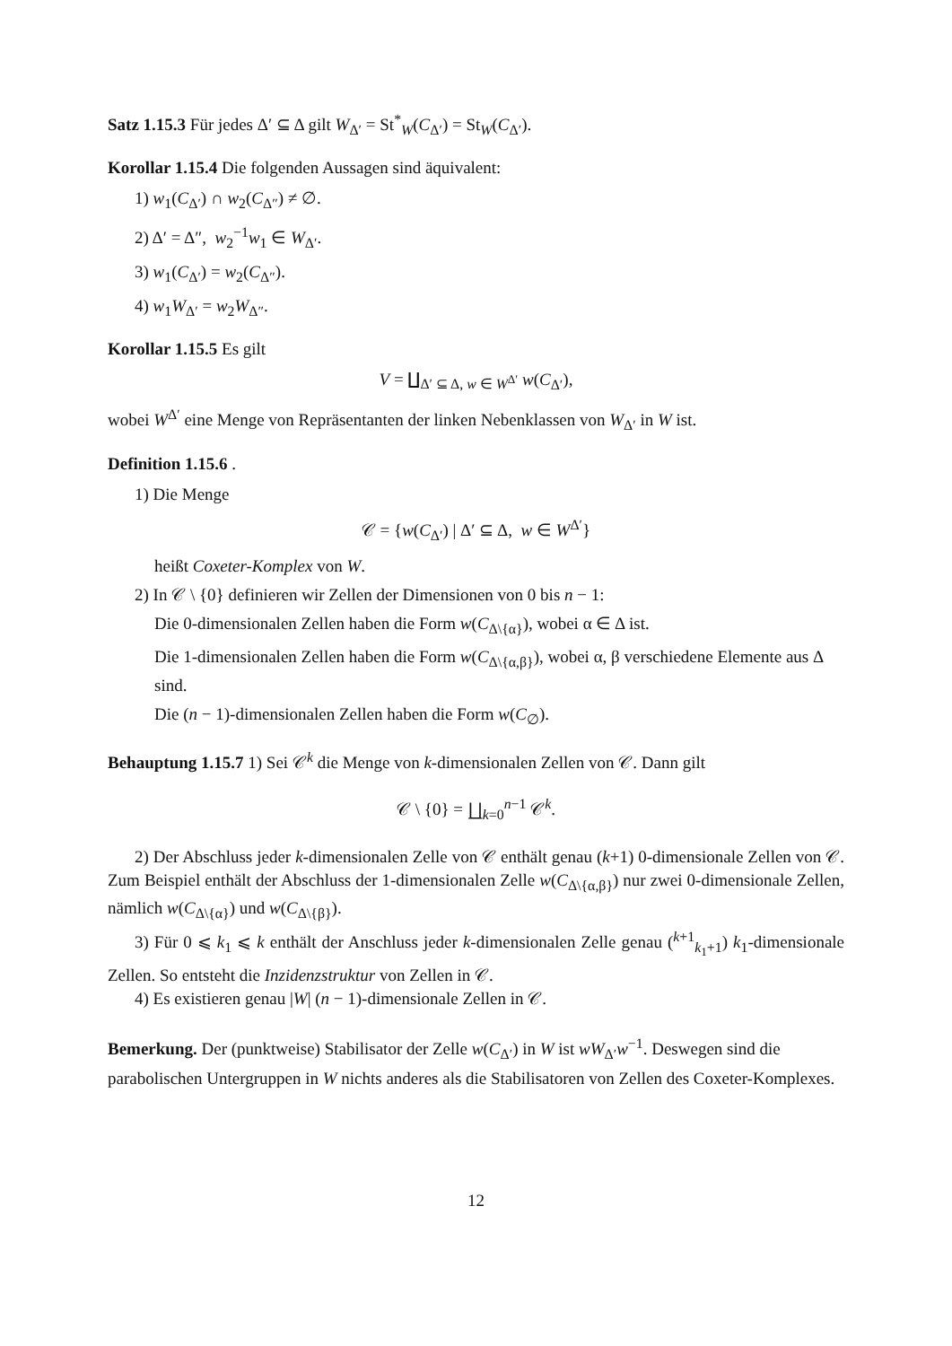Satz 1.15.3 Für jedes Δ′ ⊆ Δ gilt W<sub>Δ′</sub> = St<sup>*</sup><sub>W</sub>(C<sub>Δ′</sub>) = St<sub>W</sub>(C<sub>Δ′</sub>).
Korollar 1.15.4 Die folgenden Aussagen sind äquivalent:
1) w<sub>1</sub>(C<sub>Δ′</sub>) ∩ w<sub>2</sub>(C<sub>Δ″</sub>) ≠ ∅.
2) Δ′ = Δ″, w<sub>2</sub><sup>−1</sup>w<sub>1</sub> ∈ W<sub>Δ′</sub>.
3) w<sub>1</sub>(C<sub>Δ′</sub>) = w<sub>2</sub>(C<sub>Δ″</sub>).
4) w<sub>1</sub>W<sub>Δ′</sub> = w<sub>2</sub>W<sub>Δ″</sub>.
Korollar 1.15.5 Es gilt
V = ∐<sub>Δ′ ⊆ Δ, w ∈ W<sup>Δ′</sup></sub> w(C<sub>Δ′</sub>),
wobei W<sup>Δ′</sup> eine Menge von Repräsentanten der linken Nebenklassen von W<sub>Δ′</sub> in W ist.
Definition 1.15.6 .
1) Die Menge
𝒞 = {w(C<sub>Δ′</sub>) | Δ′ ⊆ Δ, w ∈ W<sup>Δ′</sup>}
heißt Coxeter-Komplex von W.
2) In 𝒞 \ {0} definieren wir Zellen der Dimensionen von 0 bis n − 1:
Die 0-dimensionalen Zellen haben die Form w(C<sub>Δ\{α}</sub>), wobei α ∈ Δ ist.
Die 1-dimensionalen Zellen haben die Form w(C<sub>Δ\{α,β}</sub>), wobei α, β verschiedene Elemente aus Δ sind.
Die (n − 1)-dimensionalen Zellen haben die Form w(C<sub>∅</sub>).
Behauptung 1.15.7 1) Sei 𝒞<sup>k</sup> die Menge von k-dimensionalen Zellen von 𝒞. Dann gilt
𝒞 \ {0} = ∐<sub>k=0</sub><sup>n−1</sup> 𝒞<sup>k</sup>.
2) Der Abschluss jeder k-dimensionalen Zelle von 𝒞 enthält genau (k+1) 0-dimensionale Zellen von 𝒞. Zum Beispiel enthält der Abschluss der 1-dimensionalen Zelle w(C<sub>Δ\{α,β}</sub>) nur zwei 0-dimensionale Zellen, nämlich w(C<sub>Δ\{α}</sub>) und w(C<sub>Δ\{β}</sub>).
3) Für 0 ⩽ k<sub>1</sub> ⩽ k enthält der Anschluss jeder k-dimensionalen Zelle genau (<sup>k+1</sup><sub>k<sub>1</sub>+1</sub>) k<sub>1</sub>-dimensionale Zellen. So entsteht die Inzidenzstruktur von Zellen in 𝒞.
4) Es existieren genau |W| (n − 1)-dimensionale Zellen in 𝒞.
Bemerkung. Der (punktweise) Stabilisator der Zelle w(C<sub>Δ′</sub>) in W ist wW<sub>Δ′</sub>w<sup>−1</sup>. Deswegen sind die parabolischen Untergruppen in W nichts anderes als die Stabilisatoren von Zellen des Coxeter-Komplexes.
12